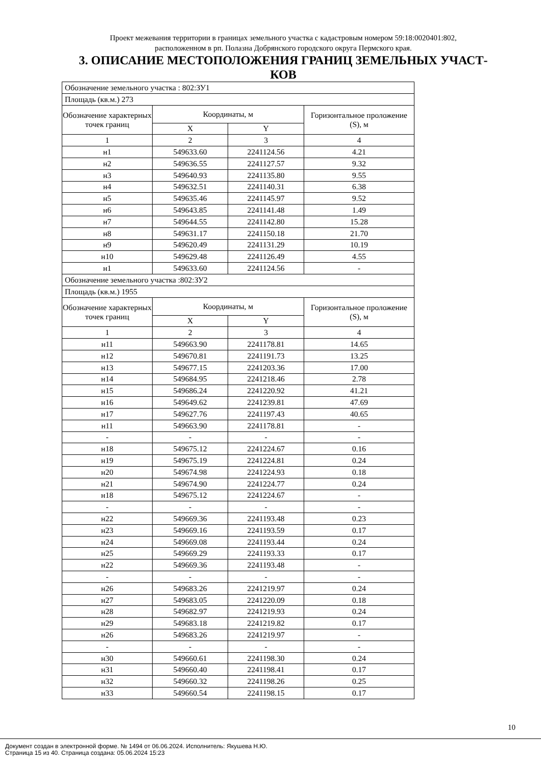Проект межевания территории в границах земельного участка с кадастровым номером 59:18:0020401:802,
расположенном в рп. Полазна Добрянского городского округа Пермского края.
3. ОПИСАНИЕ МЕСТОПОЛОЖЕНИЯ ГРАНИЦ ЗЕМЕЛЬНЫХ УЧАСТ-
КОВ
| Обозначение земельного участка : 802:ЗУ1 | | | |
| Площадь (кв.м.) 273 | | | |
| Обозначение характерных точек границ | Координаты, м | | Горизонтальное проложение (S), м |
| | X | Y | |
| 1 | 2 | 3 | 4 |
| н1 | 549633.60 | 2241124.56 | 4.21 |
| н2 | 549636.55 | 2241127.57 | 9.32 |
| н3 | 549640.93 | 2241135.80 | 9.55 |
| н4 | 549632.51 | 2241140.31 | 6.38 |
| н5 | 549635.46 | 2241145.97 | 9.52 |
| н6 | 549643.85 | 2241141.48 | 1.49 |
| н7 | 549644.55 | 2241142.80 | 15.28 |
| н8 | 549631.17 | 2241150.18 | 21.70 |
| н9 | 549620.49 | 2241131.29 | 10.19 |
| н10 | 549629.48 | 2241126.49 | 4.55 |
| н1 | 549633.60 | 2241124.56 | - |
| Обозначение земельного участка :802:ЗУ2 | | | |
| Площадь (кв.м.) 1955 | | | |
| Обозначение характерных точек границ | Координаты, м | | Горизонтальное проложение (S), м |
| | X | Y | |
| 1 | 2 | 3 | 4 |
| н11 | 549663.90 | 2241178.81 | 14.65 |
| н12 | 549670.81 | 2241191.73 | 13.25 |
| н13 | 549677.15 | 2241203.36 | 17.00 |
| н14 | 549684.95 | 2241218.46 | 2.78 |
| н15 | 549686.24 | 2241220.92 | 41.21 |
| н16 | 549649.62 | 2241239.81 | 47.69 |
| н17 | 549627.76 | 2241197.43 | 40.65 |
| н11 | 549663.90 | 2241178.81 | - |
| - | - | - | - |
| н18 | 549675.12 | 2241224.67 | 0.16 |
| н19 | 549675.19 | 2241224.81 | 0.24 |
| н20 | 549674.98 | 2241224.93 | 0.18 |
| н21 | 549674.90 | 2241224.77 | 0.24 |
| н18 | 549675.12 | 2241224.67 | - |
| - | - | - | - |
| н22 | 549669.36 | 2241193.48 | 0.23 |
| н23 | 549669.16 | 2241193.59 | 0.17 |
| н24 | 549669.08 | 2241193.44 | 0.24 |
| н25 | 549669.29 | 2241193.33 | 0.17 |
| н22 | 549669.36 | 2241193.48 | - |
| - | - | - | - |
| н26 | 549683.26 | 2241219.97 | 0.24 |
| н27 | 549683.05 | 2241220.09 | 0.18 |
| н28 | 549682.97 | 2241219.93 | 0.24 |
| н29 | 549683.18 | 2241219.82 | 0.17 |
| н26 | 549683.26 | 2241219.97 | - |
| - | - | - | - |
| н30 | 549660.61 | 2241198.30 | 0.24 |
| н31 | 549660.40 | 2241198.41 | 0.17 |
| н32 | 549660.32 | 2241198.26 | 0.25 |
| н33 | 549660.54 | 2241198.15 | 0.17 |
10
Документ создан в электронной форме. № 1494 от 06.06.2024. Исполнитель: Якушева Н.Ю.
Страница 15 из 40. Страница создана: 05.06.2024 15:23